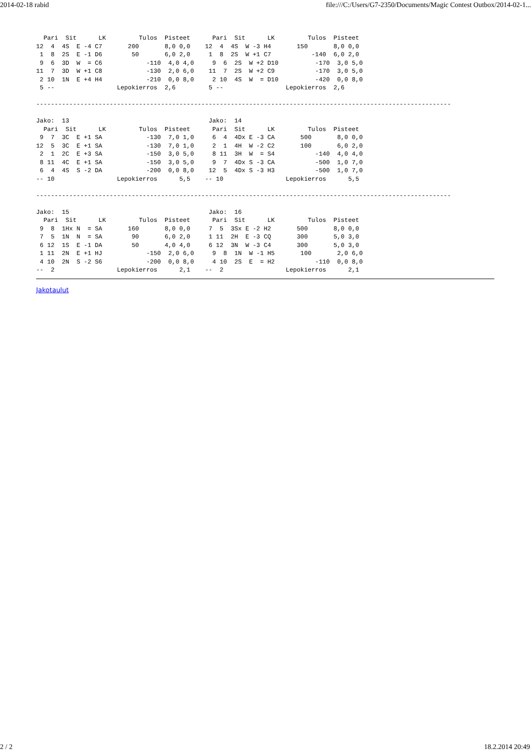2014-02-18 rabid file:///C:/Users/G7-2350/Documents/Magic Contest Outbox/2014-02-1...
  Pari  Sit      LK         Tulos  Pisteet      Pari  Sit      LK         Tulos  Pisteet
12  4  4S  E -4 C7       200       8,0 0,0    12  4  4S  W -3 H4       150       8,0 0,0
 1  8  2S  E -1 D6        50       6,0 2,0     1  8  2S  W +1 C7           -140  6,0 2,0
 9  6  3D  W  = C6            -110  4,0 4,0     9  6  2S  W +2 D10          -170  3,0 5,0
11  7  3D  W +1 C8            -130  2,0 6,0    11  7  2S  W +2 C9           -170  3,0 5,0
 2 10  1N  E +4 H4            -210  0,0 8,0     2 10  4S  W  = D10          -420  0,0 8,0
 5 --                 Lepokierros  2,6         5 --                 Lepokierros  2,6

-----------------------------------------------------------------------------------------------------------------

Jako:  13                                      Jako:  14
  Pari  Sit      LK         Tulos  Pisteet      Pari  Sit      LK         Tulos  Pisteet
 9  7  3C  E +1 SA            -130  7,0 1,0     6  4  4Dx E -3 CA       500       8,0 0,0
12  5  3C  E +1 SA            -130  7,0 1,0     2  1  4H  W -2 C2       100       6,0 2,0
 2  1  2C  E +3 SA            -150  3,0 5,0     8 11  3H  W  = S4           -140  4,0 4,0
 8 11  4C  E +1 SA            -150  3,0 5,0     9  7  4Dx S -3 CA           -500  1,0 7,0
 6  4  4S  S -2 DA            -200  0,0 8,0    12  5  4Dx S -3 H3           -500  1,0 7,0
-- 10                 Lepokierros      5,5    -- 10                 Lepokierros      5,5

-----------------------------------------------------------------------------------------------------------------

Jako:  15                                      Jako:  16
  Pari  Sit      LK         Tulos  Pisteet      Pari  Sit      LK         Tulos  Pisteet
 9  8  1Hx N  = SA       160       8,0 0,0     7  5  3Sx E -2 H2       500       8,0 0,0
 7  5  1N  N  = SA        90       6,0 2,0     1 11  2H  E -3 CQ       300       5,0 3,0
 6 12  1S  E -1 DA        50       4,0 4,0     6 12  3N  W -3 C4       300       5,0 3,0
 1 11  2N  E +1 HJ            -150  2,0 6,0     9  8  1N  W -1 H5       100       2,0 6,0
 4 10  2N  S -2 S6            -200  0,0 8,0     4 10  2S  E  = H2           -110  0,0 8,0
--  2                 Lepokierros      2,1    --  2                 Lepokierros      2,1
Jakotaulut
2 / 2 18.2.2014 20:49